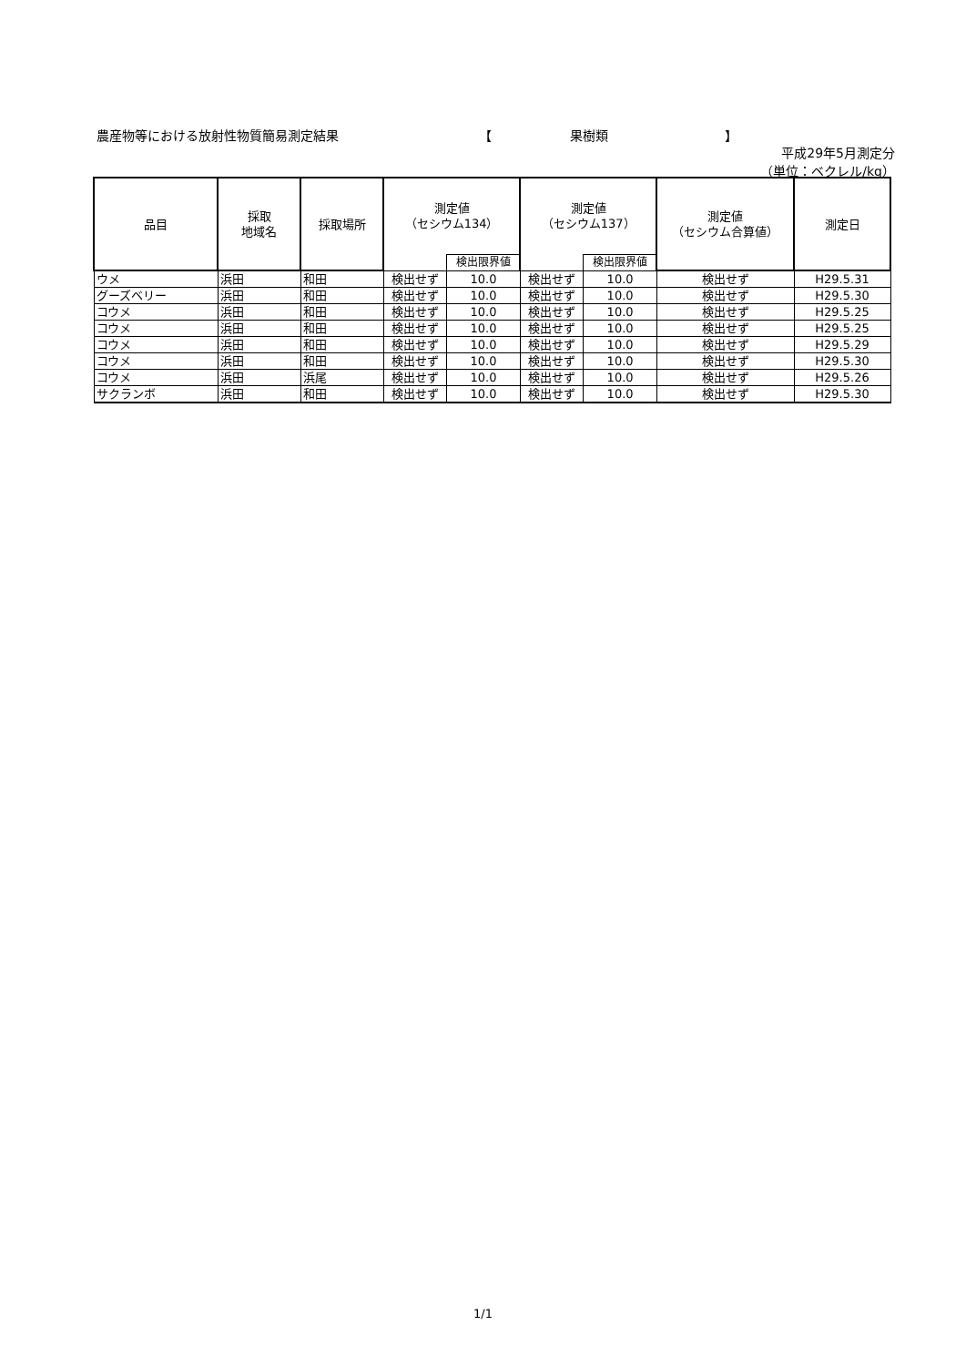農産物等における放射性物質簡易測定結果 【 果樹類 】
平成29年5月測定分
（単位：ベクレル/kg）
| 品目 | 採取 地域名 | 採取場所 | 測定値 （セシウム134） | | 測定値 （セシウム137） | | 測定値 （セシウム合算値） | 測定日 |
| --- | --- | --- | --- | --- | --- | --- | --- | --- |
| | | | | 検出限界値 | | 検出限界値 | | |
| ウメ | 浜田 | 和田 | 検出せず | 10.0 | 検出せず | 10.0 | 検出せず | H29.5.31 |
| グーズベリー | 浜田 | 和田 | 検出せず | 10.0 | 検出せず | 10.0 | 検出せず | H29.5.30 |
| コウメ | 浜田 | 和田 | 検出せず | 10.0 | 検出せず | 10.0 | 検出せず | H29.5.25 |
| コウメ | 浜田 | 和田 | 検出せず | 10.0 | 検出せず | 10.0 | 検出せず | H29.5.25 |
| コウメ | 浜田 | 和田 | 検出せず | 10.0 | 検出せず | 10.0 | 検出せず | H29.5.29 |
| コウメ | 浜田 | 和田 | 検出せず | 10.0 | 検出せず | 10.0 | 検出せず | H29.5.30 |
| コウメ | 浜田 | 浜尾 | 検出せず | 10.0 | 検出せず | 10.0 | 検出せず | H29.5.26 |
| サクランボ | 浜田 | 和田 | 検出せず | 10.0 | 検出せず | 10.0 | 検出せず | H29.5.30 |
1/1